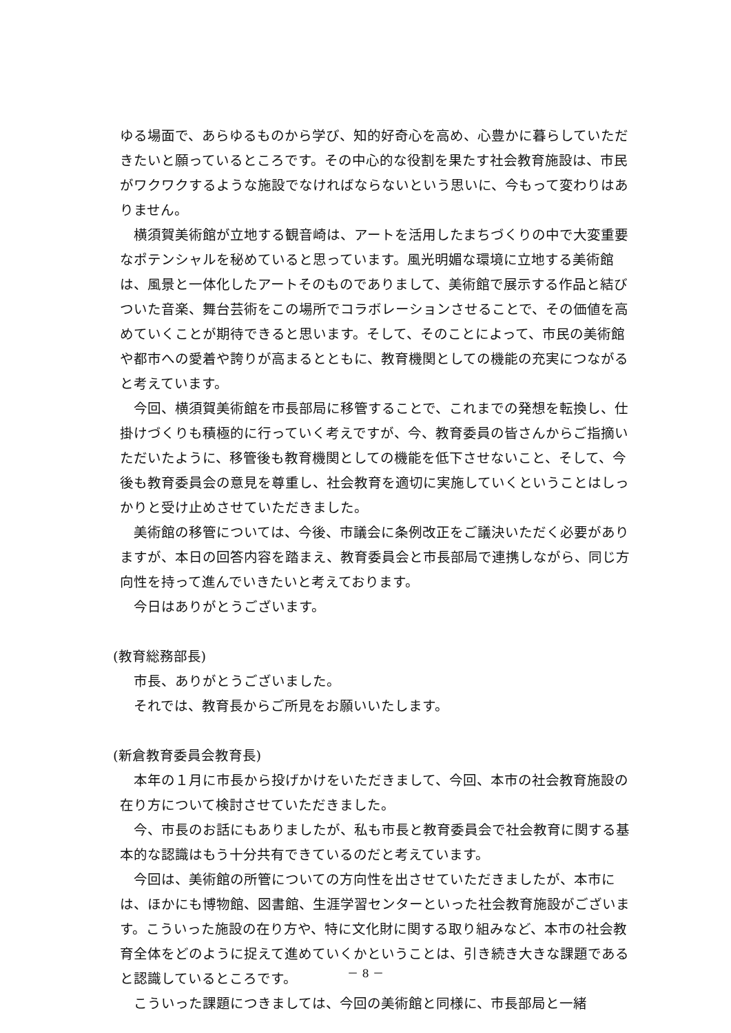ゆる場面で、あらゆるものから学び、知的好奇心を高め、心豊かに暮らしていただきたいと願っているところです。その中心的な役割を果たす社会教育施設は、市民がワクワクするような施設でなければならないという思いに、今もって変わりはありません。
横須賀美術館が立地する観音崎は、アートを活用したまちづくりの中で大変重要なポテンシャルを秘めていると思っています。風光明媚な環境に立地する美術館は、風景と一体化したアートそのものでありまして、美術館で展示する作品と結びついた音楽、舞台芸術をこの場所でコラボレーションさせることで、その価値を高めていくことが期待できると思います。そして、そのことによって、市民の美術館や都市への愛着や誇りが高まるとともに、教育機関としての機能の充実につながると考えています。
今回、横須賀美術館を市長部局に移管することで、これまでの発想を転換し、仕掛けづくりも積極的に行っていく考えですが、今、教育委員の皆さんからご指摘いただいたように、移管後も教育機関としての機能を低下させないこと、そして、今後も教育委員会の意見を尊重し、社会教育を適切に実施していくということはしっかりと受け止めさせていただきました。
美術館の移管については、今後、市議会に条例改正をご議決いただく必要がありますが、本日の回答内容を踏まえ、教育委員会と市長部局で連携しながら、同じ方向性を持って進んでいきたいと考えております。
今日はありがとうございます。
(教育総務部長)
市長、ありがとうございました。
それでは、教育長からご所見をお願いいたします。
(新倉教育委員会教育長)
本年の１月に市長から投げかけをいただきまして、今回、本市の社会教育施設の在り方について検討させていただきました。
今、市長のお話にもありましたが、私も市長と教育委員会で社会教育に関する基本的な認識はもう十分共有できているのだと考えています。
今回は、美術館の所管についての方向性を出させていただきましたが、本市には、ほかにも博物館、図書館、生涯学習センターといった社会教育施設がございます。こういった施設の在り方や、特に文化財に関する取り組みなど、本市の社会教育全体をどのように捉えて進めていくかということは、引き続き大きな課題であると認識しているところです。
こういった課題につきましては、今回の美術館と同様に、市長部局と一緒
－ 8 －